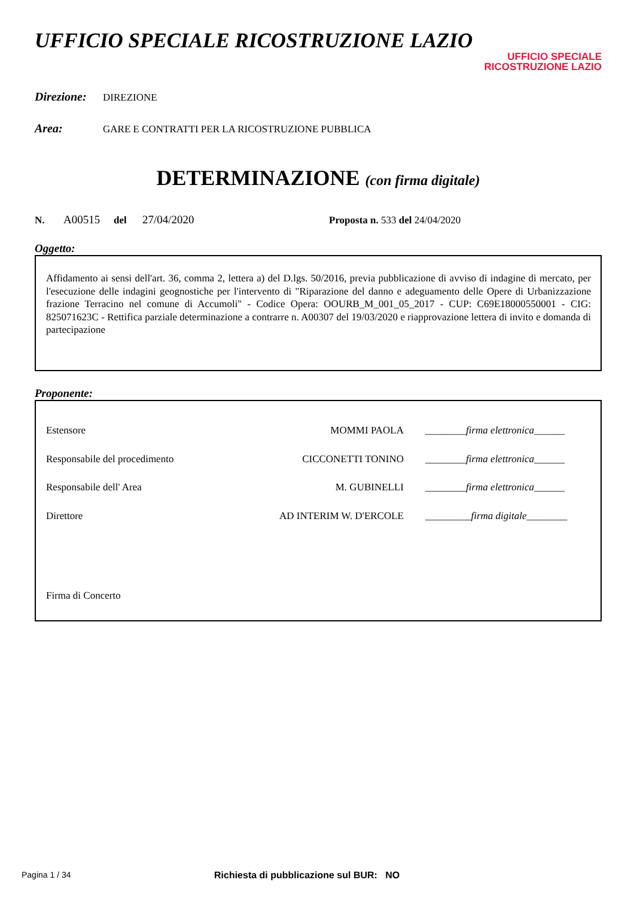UFFICIO SPECIALE RICOSTRUZIONE LAZIO
UFFICIO SPECIALE
RICOSTRUZIONE LAZIO
Direzione: DIREZIONE
Area: GARE E CONTRATTI PER LA RICOSTRUZIONE PUBBLICA
DETERMINAZIONE (con firma digitale)
N. A00515 del 27/04/2020 Proposta n. 533 del 24/04/2020
Oggetto:
Affidamento ai sensi dell'art. 36, comma 2, lettera a) del D.lgs. 50/2016, previa pubblicazione di avviso di indagine di mercato, per l'esecuzione delle indagini geognostiche per l'intervento di "Riparazione del danno e adeguamento delle Opere di Urbanizzazione frazione Terracino nel comune di Accumoli" - Codice Opera: OOURB_M_001_05_2017 - CUP: C69E18000550001 - CIG: 825071623C - Rettifica parziale determinazione a contrarre n. A00307 del 19/03/2020 e riapprovazione lettera di invito e domanda di partecipazione
Proponente:
Estensore MOMMI PAOLA ________firma elettronica______
Responsabile del procedimento CICCONETTI TONINO ________firma elettronica______
Responsabile dell' Area M. GUBINELLI ________firma elettronica______
Direttore AD INTERIM W. D'ERCOLE _________firma digitale________
Firma di Concerto
Pagina 1 / 34 Richiesta di pubblicazione sul BUR: NO